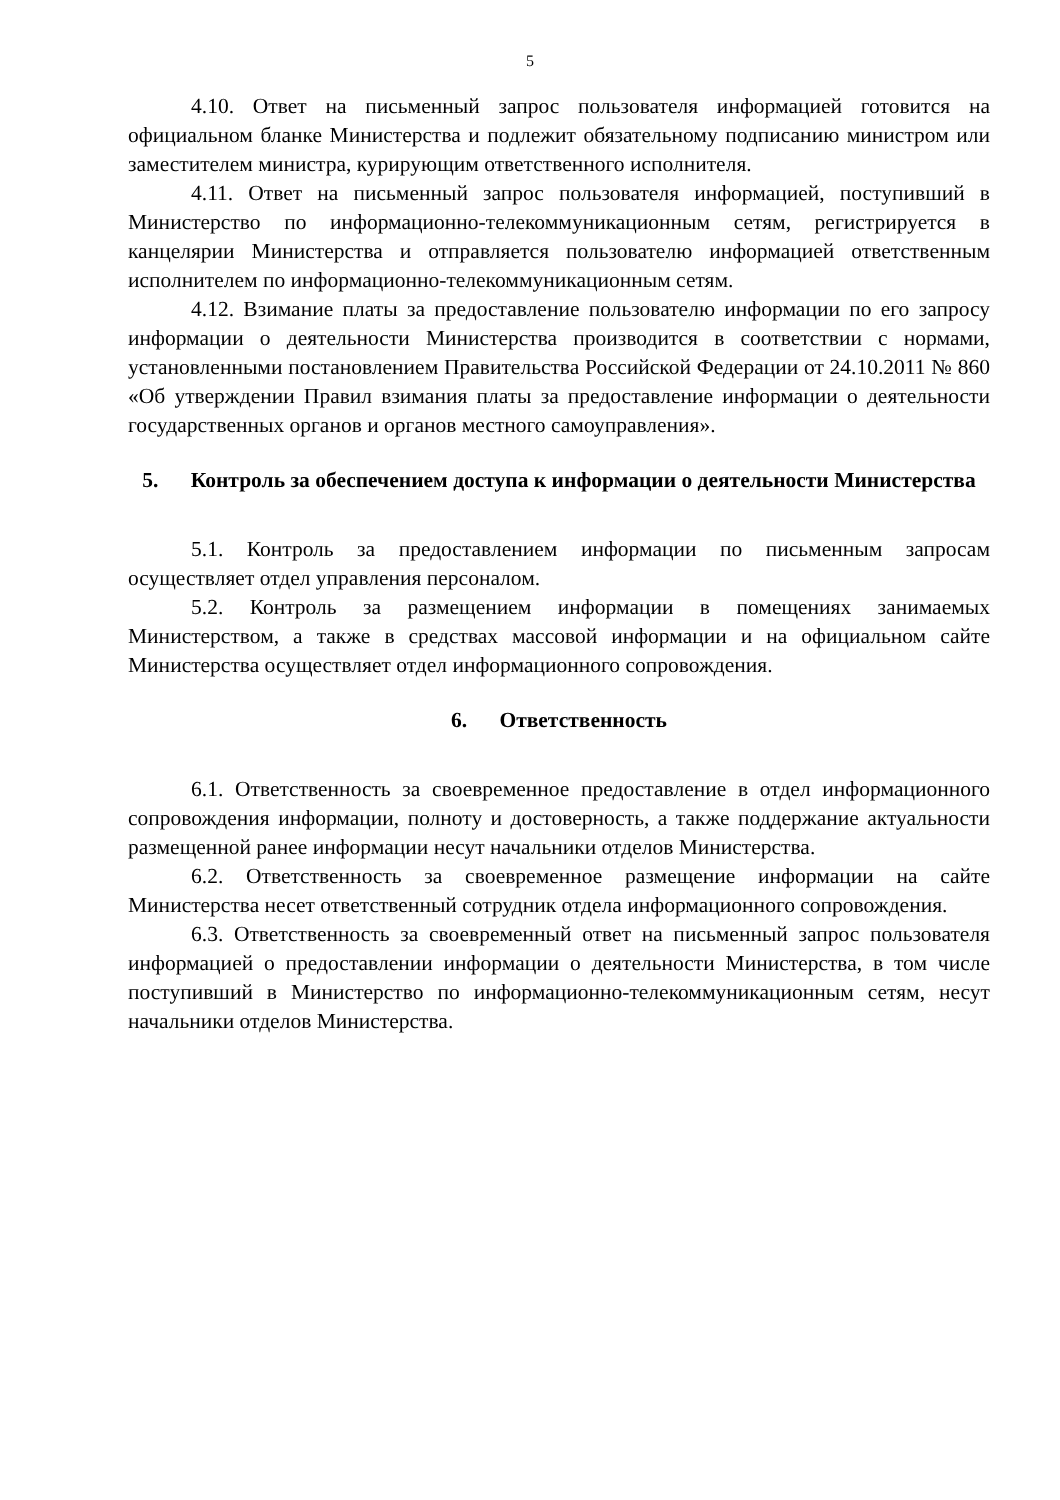5
4.10. Ответ на письменный запрос пользователя информацией готовится на официальном бланке Министерства и подлежит обязательному подписанию министром или заместителем министра, курирующим ответственного исполнителя.
4.11. Ответ на письменный запрос пользователя информацией, поступивший в Министерство по информационно-телекоммуникационным сетям, регистрируется в канцелярии Министерства и отправляется пользователю информацией ответственным исполнителем по информационно-телекоммуникационным сетям.
4.12. Взимание платы за предоставление пользователю информации по его запросу информации о деятельности Министерства производится в соответствии с нормами, установленными постановлением Правительства Российской Федерации от 24.10.2011 № 860 «Об утверждении Правил взимания платы за предоставление информации о деятельности государственных органов и органов местного самоуправления».
5. Контроль за обеспечением доступа к информации о деятельности Министерства
5.1. Контроль за предоставлением информации по письменным запросам осуществляет отдел управления персоналом.
5.2. Контроль за размещением информации в помещениях занимаемых Министерством, а также в средствах массовой информации и на официальном сайте Министерства осуществляет отдел информационного сопровождения.
6. Ответственность
6.1. Ответственность за своевременное предоставление в отдел информационного сопровождения информации, полноту и достоверность, а также поддержание актуальности размещенной ранее информации несут начальники отделов Министерства.
6.2. Ответственность за своевременное размещение информации на сайте Министерства несет ответственный сотрудник отдела информационного сопровождения.
6.3. Ответственность за своевременный ответ на письменный запрос пользователя информацией о предоставлении информации о деятельности Министерства, в том числе поступивший в Министерство по информационно-телекоммуникационным сетям, несут начальники отделов Министерства.